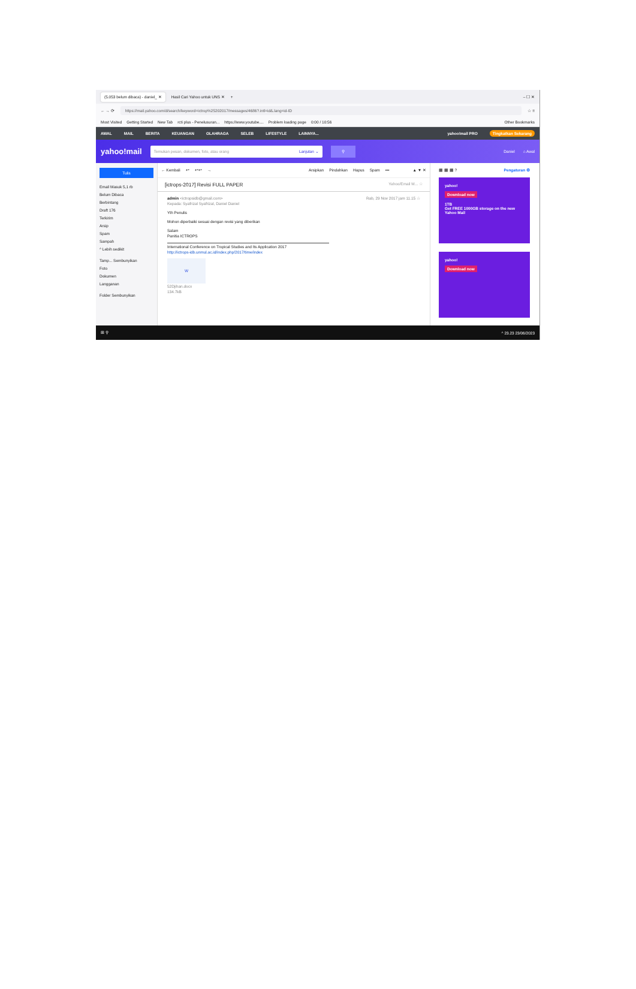(5.053 belum dibaca) - daniel_ ✕ Hasil Cari Yahoo untuk UNS ✕ + – ☐ ✕
← → ⟳ https://mail.yahoo.com/d/search/keyword=ictrop%25202017/messages/4686?.intl=id&.lang=id-ID ☆ ≡
Most Visited Getting Started New Tab rcti plus - Penelusuran... https://www.youtube.... Problem loading page 0:00 / 10:56 Other Bookmarks
AWAL MAIL BERITA KEUANGAN OLAHRAGA SELEB LIFESTYLE LAINNYA... yahoo!mail PRO Tingkatkan Sekarang
yahoo!mail Temukan pesan, dokumen, foto, atau orang Lanjutan ⌄ ⚲ Daniel ⌂ Awal
Tulis
Email Masuk 5,1 rb
Belum Dibaca
Berbintang
Draft 176
Terkirim
Arsip
Spam
Sampah
^ Lebih sedikit
Tamp... Sembunyikan
Foto
Dokumen
Langganan
Folder Sembunyikan
← Kembali ↩ ↩↩ → Arsipkan Pindahkan Hapus Spam ••• ▲ ▼ ✕
[ictrops-2017] Revisi FULL PAPER Yahoo/Email M... ☆
admin <ictropsidb@gmail.com> Rab, 29 Nov 2017 jam 11.15 ☆
Kepada: Syafrizal Syafrizal, Daniel Daniel
Yth Penulis
Mohon diperbaiki sesuai dengan revisi yang diberikan
Salam
Panitia ICTROPS
International Conference on Tropical Studies and Its Application 2017
http://ictrops-idb.unmul.ac.id/index.php/2017/time/index
W
52Djihan.docx
134.7kB
▦ ▦ ▦ ? Pengaturan ⚙
yahoo!
Download now
1TB
Get FREE 1000GB storage on the new Yahoo Mail
yahoo!
Download now
⊞ ⚲ ^ 23.23 23/06/2023